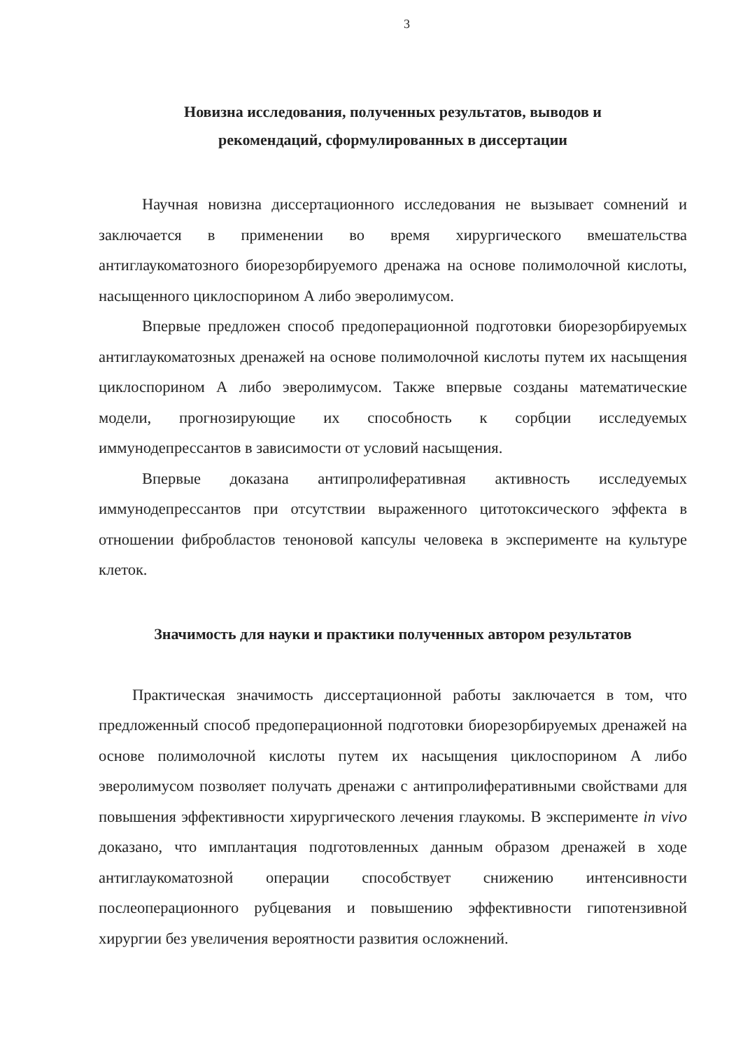3
Новизна исследования, полученных результатов, выводов и
рекомендаций, сформулированных в диссертации
Научная новизна диссертационного исследования не вызывает сомнений и заключается в применении во время хирургического вмешательства антиглаукоматозного биорезорбируемого дренажа на основе полимолочной кислоты, насыщенного циклоспорином А либо эверолимусом.
Впервые предложен способ предоперационной подготовки биорезорбируемых антиглаукоматозных дренажей на основе полимолочной кислоты путем их насыщения циклоспорином А либо эверолимусом. Также впервые созданы математические модели, прогнозирующие их способность к сорбции исследуемых иммунодепрессантов в зависимости от условий насыщения.
Впервые доказана антипролиферативная активность исследуемых иммунодепрессантов при отсутствии выраженного цитотоксического эффекта в отношении фибробластов теноновой капсулы человека в эксперименте на культуре клеток.
Значимость для науки и практики полученных автором результатов
Практическая значимость диссертационной работы заключается в том, что предложенный способ предоперационной подготовки биорезорбируемых дренажей на основе полимолочной кислоты путем их насыщения циклоспорином А либо эверолимусом позволяет получать дренажи с антипролиферативными свойствами для повышения эффективности хирургического лечения глаукомы. В эксперименте in vivo доказано, что имплантация подготовленных данным образом дренажей в ходе антиглаукоматозной операции способствует снижению интенсивности послеоперационного рубцевания и повышению эффективности гипотензивной хирургии без увеличения вероятности развития осложнений.